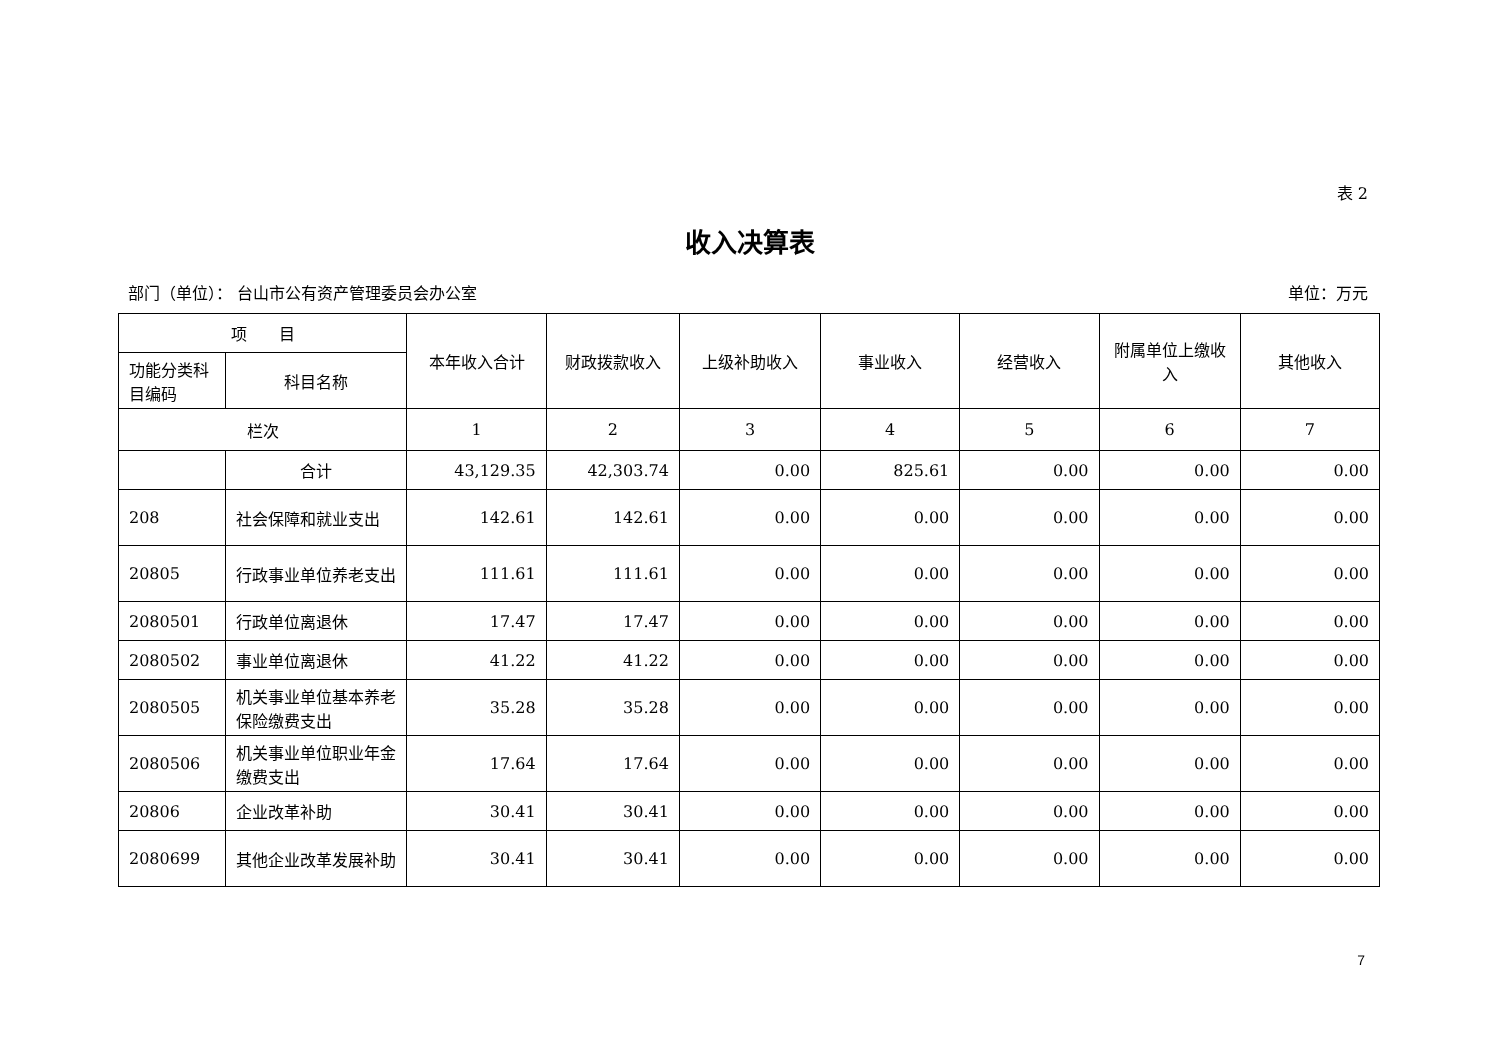表 2
收入决算表
部门（单位）： 台山市公有资产管理委员会办公室 单位：万元
| 项 目 | | 本年收入合计 | 财政拨款收入 | 上级补助收入 | 事业收入 | 经营收入 | 附属单位上缴收入 | 其他收入 |
| --- | --- | --- | --- | --- | --- | --- | --- | --- |
| 功能分类科目编码 | 科目名称 | | | | | | | |
| 栏次 | | 1 | 2 | 3 | 4 | 5 | 6 | 7 |
| | 合计 | 43,129.35 | 42,303.74 | 0.00 | 825.61 | 0.00 | 0.00 | 0.00 |
| 208 | 社会保障和就业支出 | 142.61 | 142.61 | 0.00 | 0.00 | 0.00 | 0.00 | 0.00 |
| 20805 | 行政事业单位养老支出 | 111.61 | 111.61 | 0.00 | 0.00 | 0.00 | 0.00 | 0.00 |
| 2080501 | 行政单位离退休 | 17.47 | 17.47 | 0.00 | 0.00 | 0.00 | 0.00 | 0.00 |
| 2080502 | 事业单位离退休 | 41.22 | 41.22 | 0.00 | 0.00 | 0.00 | 0.00 | 0.00 |
| 2080505 | 机关事业单位基本养老保险缴费支出 | 35.28 | 35.28 | 0.00 | 0.00 | 0.00 | 0.00 | 0.00 |
| 2080506 | 机关事业单位职业年金缴费支出 | 17.64 | 17.64 | 0.00 | 0.00 | 0.00 | 0.00 | 0.00 |
| 20806 | 企业改革补助 | 30.41 | 30.41 | 0.00 | 0.00 | 0.00 | 0.00 | 0.00 |
| 2080699 | 其他企业改革发展补助 | 30.41 | 30.41 | 0.00 | 0.00 | 0.00 | 0.00 | 0.00 |
7